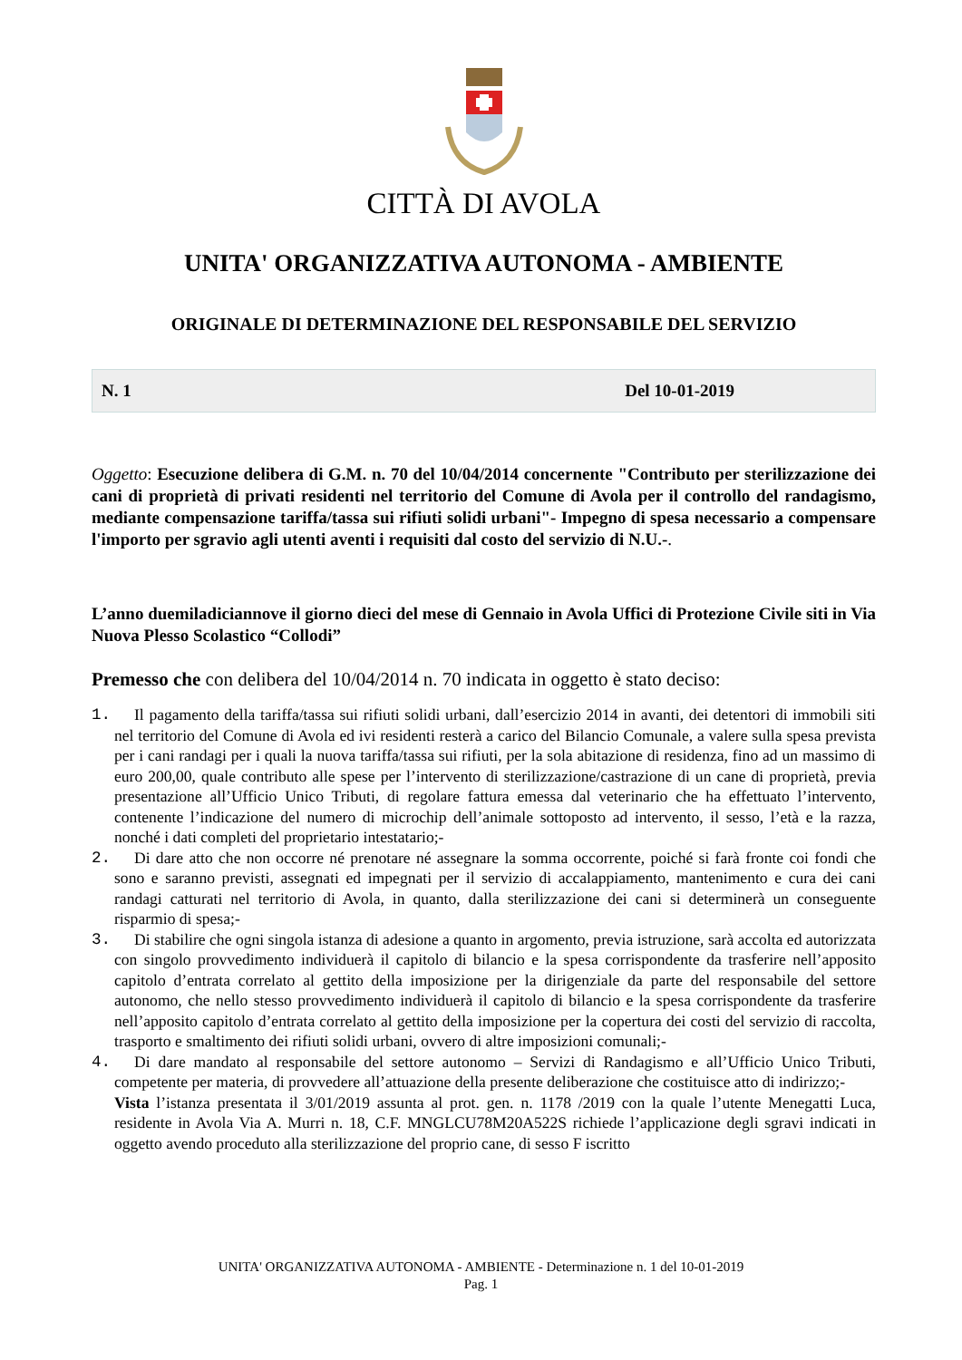CITTÀ DI AVOLA
UNITA' ORGANIZZATIVA AUTONOMA - AMBIENTE
ORIGINALE DI DETERMINAZIONE DEL RESPONSABILE DEL SERVIZIO
N. 1 Del 10-01-2019
Oggetto: Esecuzione delibera di G.M. n. 70 del 10/04/2014 concernente "Contributo per sterilizzazione dei cani di proprietà di privati residenti nel territorio del Comune di Avola per il controllo del randagismo, mediante compensazione tariffa/tassa sui rifiuti solidi urbani"- Impegno di spesa necessario a compensare l'importo per sgravio agli utenti aventi i requisiti dal costo del servizio di N.U.-.
L’anno duemiladiciannove il giorno dieci del mese di Gennaio in Avola Uffici di Protezione Civile siti in Via Nuova Plesso Scolastico “Collodi”
Premesso che con delibera del 10/04/2014 n. 70 indicata in oggetto è stato deciso:
1. Il pagamento della tariffa/tassa sui rifiuti solidi urbani, dall’esercizio 2014 in avanti, dei detentori di immobili siti nel territorio del Comune di Avola ed ivi residenti resterà a carico del Bilancio Comunale, a valere sulla spesa prevista per i cani randagi per i quali la nuova tariffa/tassa sui rifiuti, per la sola abitazione di residenza, fino ad un massimo di euro 200,00, quale contributo alle spese per l’intervento di sterilizzazione/castrazione di un cane di proprietà, previa presentazione all’Ufficio Unico Tributi, di regolare fattura emessa dal veterinario che ha effettuato l’intervento, contenente l’indicazione del numero di microchip dell’animale sottoposto ad intervento, il sesso, l’età e la razza, nonché i dati completi del proprietario intestatario;-
2. Di dare atto che non occorre né prenotare né assegnare la somma occorrente, poiché si farà fronte coi fondi che sono e saranno previsti, assegnati ed impegnati per il servizio di accalappiamento, mantenimento e cura dei cani randagi catturati nel territorio di Avola, in quanto, dalla sterilizzazione dei cani si determinerà un conseguente risparmio di spesa;-
3. Di stabilire che ogni singola istanza di adesione a quanto in argomento, previa istruzione, sarà accolta ed autorizzata con singolo provvedimento individuerà il capitolo di bilancio e la spesa corrispondente da trasferire nell’apposito capitolo d’entrata correlato al gettito della imposizione per la dirigenziale da parte del responsabile del settore autonomo, che nello stesso provvedimento individuerà il capitolo di bilancio e la spesa corrispondente da trasferire nell’apposito capitolo d’entrata correlato al gettito della imposizione per la copertura dei costi del servizio di raccolta, trasporto e smaltimento dei rifiuti solidi urbani, ovvero di altre imposizioni comunali;-
4. Di dare mandato al responsabile del settore autonomo – Servizi di Randagismo e all’Ufficio Unico Tributi, competente per materia, di provvedere all’attuazione della presente deliberazione che costituisce atto di indirizzo;-
Vista l’istanza presentata il 3/01/2019 assunta al prot. gen. n. 1178 /2019 con la quale l’utente Menegatti Luca, residente in Avola Via A. Murri n. 18, C.F. MNGLCU78M20A522S richiede l’applicazione degli sgravi indicati in oggetto avendo proceduto alla sterilizzazione del proprio cane, di sesso F iscritto
UNITA' ORGANIZZATIVA AUTONOMA - AMBIENTE - Determinazione n. 1 del 10-01-2019
Pag. 1